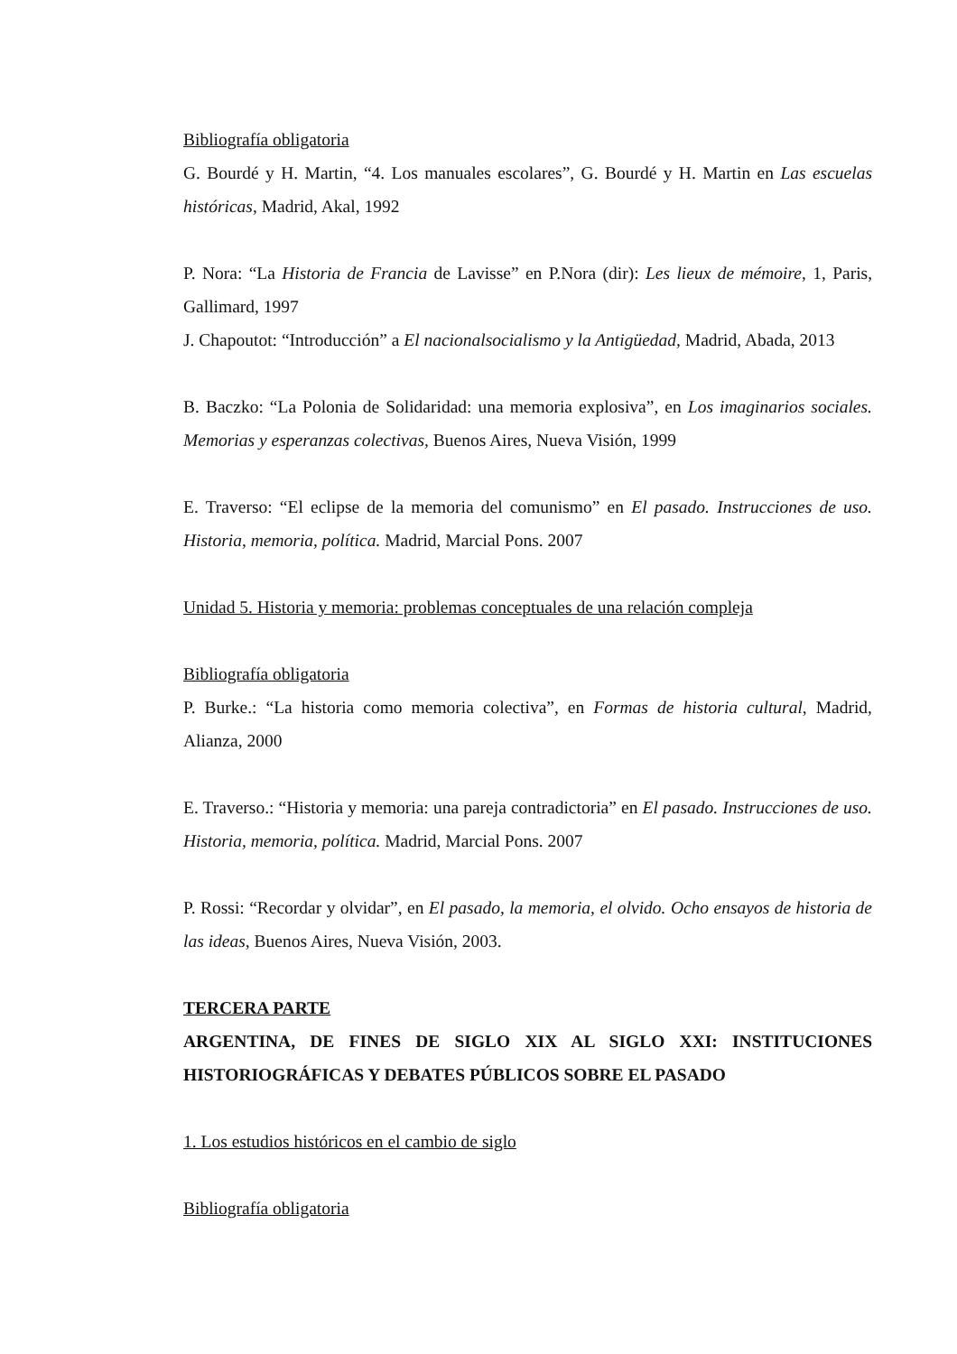Bibliografía obligatoria
G. Bourdé y H. Martin, “4. Los manuales escolares”, G. Bourdé y H. Martin en Las escuelas históricas, Madrid, Akal, 1992
P. Nora: “La Historia de Francia de Lavisse” en P.Nora (dir): Les lieux de mémoire, 1, Paris, Gallimard, 1997
J. Chapoutot: “Introducción” a El nacionalsocialismo y la Antigüedad, Madrid, Abada, 2013
B. Baczko: “La Polonia de Solidaridad: una memoria explosiva”, en Los imaginarios sociales. Memorias y esperanzas colectivas, Buenos Aires, Nueva Visión, 1999
E. Traverso: “El eclipse de la memoria del comunismo” en El pasado. Instrucciones de uso. Historia, memoria, política. Madrid, Marcial Pons. 2007
Unidad 5. Historia y memoria: problemas conceptuales de una relación compleja
Bibliografía obligatoria
P. Burke.: “La historia como memoria colectiva”, en Formas de historia cultural, Madrid, Alianza, 2000
E. Traverso.: “Historia y memoria: una pareja contradictoria” en El pasado. Instrucciones de uso. Historia, memoria, política. Madrid, Marcial Pons. 2007
P. Rossi: “Recordar y olvidar”, en El pasado, la memoria, el olvido. Ocho ensayos de historia de las ideas, Buenos Aires, Nueva Visión, 2003.
TERCERA PARTE
ARGENTINA, DE FINES DE SIGLO XIX AL SIGLO XXI: INSTITUCIONES HISTORIOGRÁFICAS Y DEBATES PÚBLICOS SOBRE EL PASADO
1. Los estudios históricos en el cambio de siglo
Bibliografía obligatoria